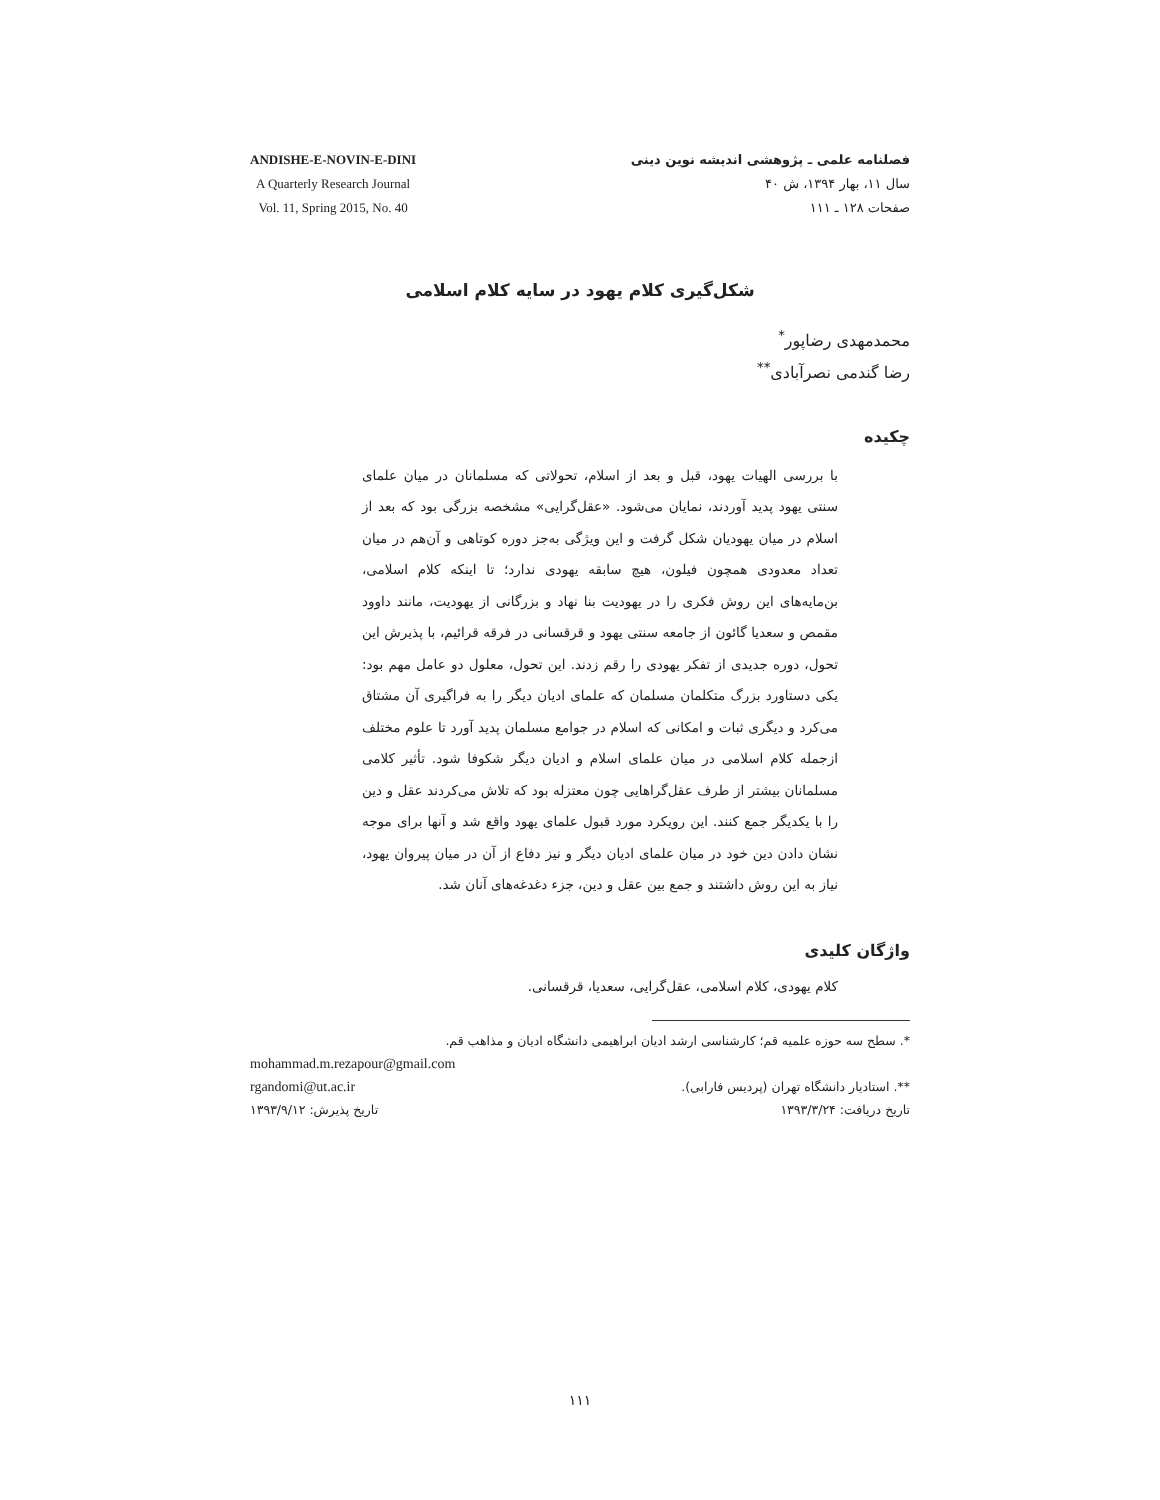فصلنامه علمی ـ پژوهشی اندیشه نوین دینی
سال ۱۱، بهار ۱۳۹۴، ش ۴۰
صفحات ۱۲۸ ـ ۱۱۱
ANDISHE-E-NOVIN-E-DINI
A Quarterly Research Journal
Vol. 11, Spring 2015, No. 40
شکل‌گیری کلام یهود در سایه کلام اسلامی
محمدمهدی رضاپور<sup>*</sup>
رضا گندمی نصرآبادی<sup>**</sup>
چکیده
با بررسی الهیات یهود، قبل و بعد از اسلام، تحولاتی که مسلمانان در میان علمای سنتی یهود پدید آوردند، نمایان می‌شود. «عقل‌گرایی» مشخصه بزرگی بود که بعد از اسلام در میان یهودیان شکل گرفت و این ویژگی به‌جز دوره کوتاهی و آن‌هم در میان تعداد معدودی همچون فیلون، هیچ سابقه یهودی ندارد؛ تا اینکه کلام اسلامی، بن‌مایه‌های این روش فکری را در یهودیت بنا نهاد و بزرگانی از یهودیت، مانند داوود مقمص و سعدیا گائون از جامعه سنتی یهود و قرقسانی در فرقه قرائیم، با پذیرش این تحول، دوره جدیدی از تفکر یهودی را رقم زدند. این تحول، معلول دو عامل مهم بود: یکی دستاورد بزرگ متکلمان مسلمان که علمای ادیان دیگر را به فراگیری آن مشتاق می‌کرد و دیگری ثبات و امکانی که اسلام در جوامع مسلمان پدید آورد تا علوم مختلف ازجمله کلام اسلامی در میان علمای اسلام و ادیان دیگر شکوفا شود. تأثیر کلامی مسلمانان بیشتر از طرف عقل‌گراهایی چون معتزله بود که تلاش می‌کردند عقل و دین را با یکدیگر جمع کنند. این رویکرد مورد قبول علمای یهود واقع شد و آنها برای موجه نشان دادن دین خود در میان علمای ادیان دیگر و نیز دفاع از آن در میان پیروان یهود، نیاز به این روش داشتند و جمع بین عقل و دین، جزء دغدغه‌های آنان شد.
واژگان کلیدی
کلام یهودی، کلام اسلامی، عقل‌گرایی، سعدیا، قرقسانی.
*. سطح سه حوزه علمیه قم؛ کارشناسی ارشد ادیان ابراهیمی دانشگاه ادیان و مذاهب قم.
mohammad.m.rezapour@gmail.com
**. استادیار دانشگاه تهران (پردیس فارابی). rgandomi@ut.ac.ir
تاریخ دریافت: ۱۳۹۳/۳/۲۴ تاریخ پذیرش: ۱۳۹۳/۹/۱۲
۱۱۱